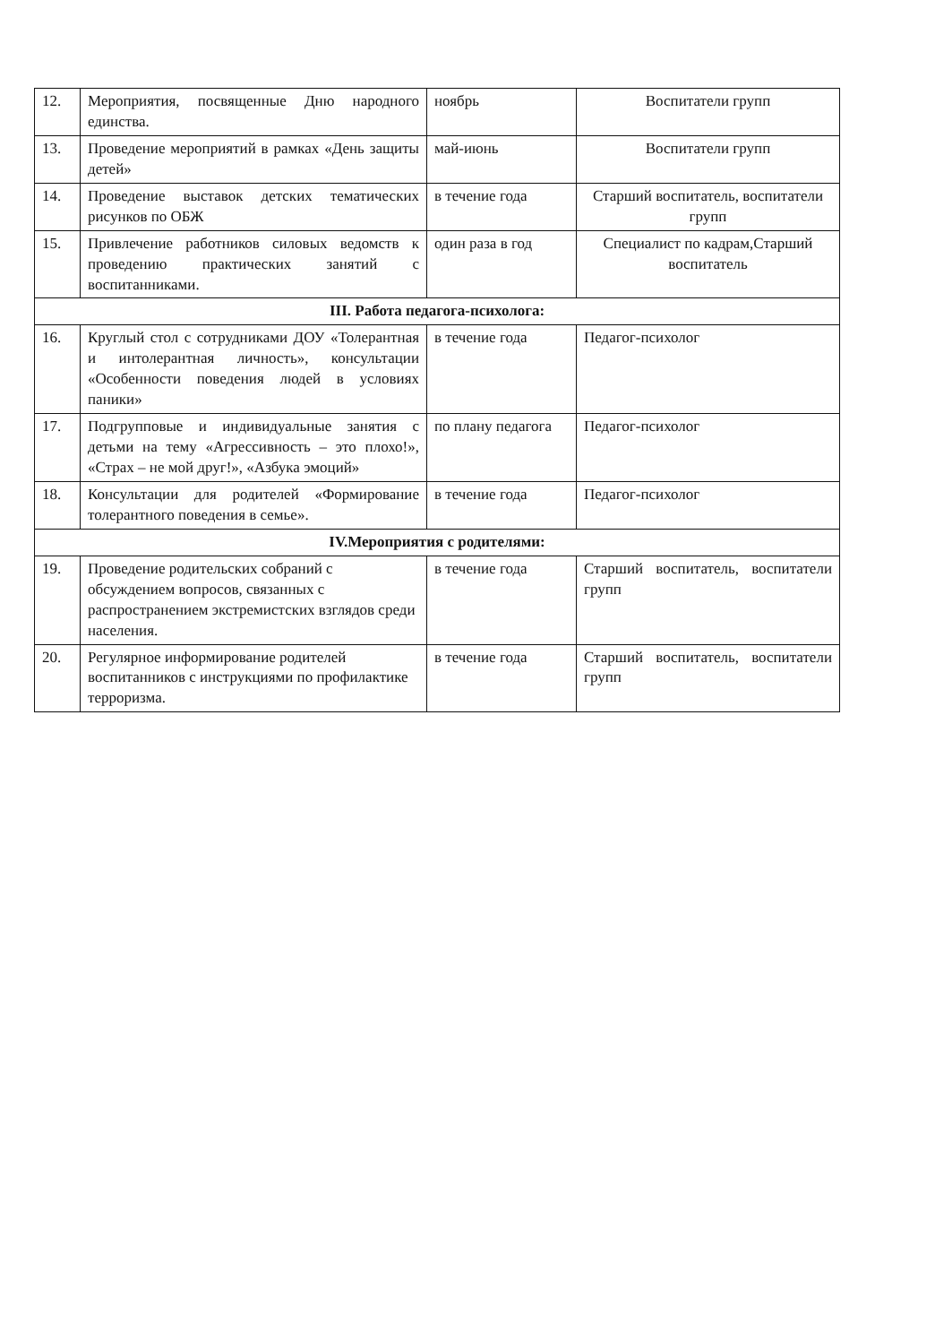| 12. | Мероприятия, посвященные Дню народного единства. | ноябрь | Воспитатели групп |
| 13. | Проведение мероприятий в рамках «День защиты детей» | май-июнь | Воспитатели групп |
| 14. | Проведение выставок детских тематических рисунков по ОБЖ | в течение года | Старший воспитатель, воспитатели групп |
| 15. | Привлечение работников силовых ведомств к проведению практических занятий с воспитанниками. | один раза в год | Специалист по кадрам,Старший воспитатель |
| III. Работа педагога-психолога: | | | |
| 16. | Круглый стол с сотрудниками ДОУ «Толерантная и интолерантная личность», консультации «Особенности поведения людей в условиях паники» | в течение года | Педагог-психолог |
| 17. | Подгрупповые и индивидуальные занятия с детьми на тему «Агрессивность – это плохо!», «Страх – не мой друг!», «Азбука эмоций» | по плану педагога | Педагог-психолог |
| 18. | Консультации для родителей «Формирование толерантного поведения в семье». | в течение года | Педагог-психолог |
| IV.Мероприятия с родителями: | | | |
| 19. | Проведение родительских собраний с обсуждением вопросов, связанных с распространением экстремистских взглядов среди населения. | в течение года | Старший воспитатель, воспитатели групп |
| 20. | Регулярное информирование родителей воспитанников с инструкциями по профилактике терроризма. | в течение года | Старший воспитатель, воспитатели групп |